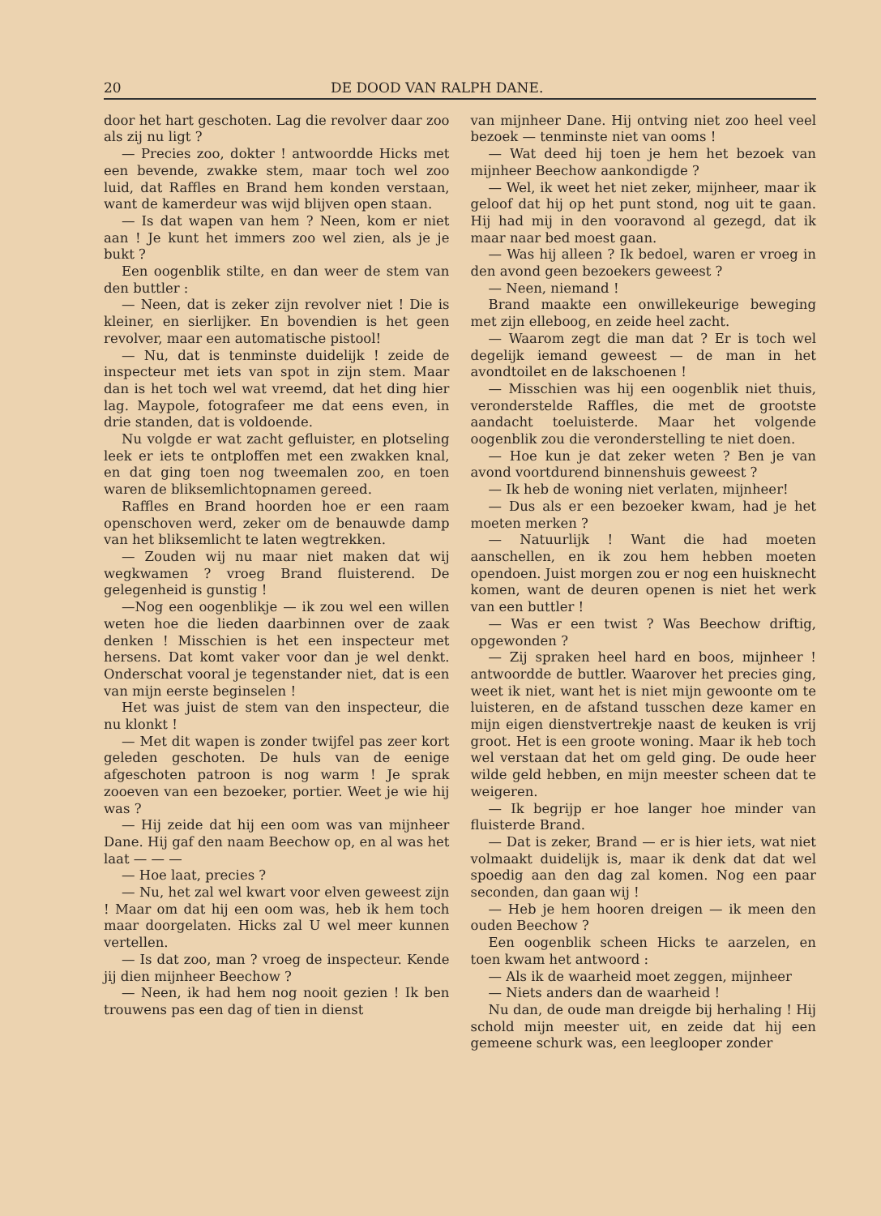20 DE DOOD VAN RALPH DANE.
door het hart geschoten. Lag die revolver daar zoo als zij nu ligt ?
— Precies zoo, dokter ! antwoordde Hicks met een bevende, zwakke stem, maar toch wel zoo luid, dat Raffles en Brand hem konden verstaan, want de kamerdeur was wijd blijven open staan.
— Is dat wapen van hem ? Neen, kom er niet aan ! Je kunt het immers zoo wel zien, als je je bukt ?
Een oogenblik stilte, en dan weer de stem van den buttler :
— Neen, dat is zeker zijn revolver niet ! Die is kleiner, en sierlijker. En bovendien is het geen revolver, maar een automatische pistool!
— Nu, dat is tenminste duidelijk ! zeide de inspecteur met iets van spot in zijn stem. Maar dan is het toch wel wat vreemd, dat het ding hier lag. Maypole, fotografeer me dat eens even, in drie standen, dat is voldoende.
Nu volgde er wat zacht gefluister, en plotseling leek er iets te ontploffen met een zwakken knal, en dat ging toen nog tweemalen zoo, en toen waren de bliksemlichtopnamen gereed.
Raffles en Brand hoorden hoe er een raam openschoven werd, zeker om de benauwde damp van het bliksemlicht te laten wegtrekken.
— Zouden wij nu maar niet maken dat wij wegkwamen ? vroeg Brand fluisterend. De gelegenheid is gunstig !
—Nog een oogenblikje — ik zou wel een willen weten hoe die lieden daarbinnen over de zaak denken ! Misschien is het een inspecteur met hersens. Dat komt vaker voor dan je wel denkt. Onderschat vooral je tegenstander niet, dat is een van mijn eerste beginselen !
Het was juist de stem van den inspecteur, die nu klonkt !
— Met dit wapen is zonder twijfel pas zeer kort geleden geschoten. De huls van de eenige afgeschoten patroon is nog warm ! Je sprak zooeven van een bezoeker, portier. Weet je wie hij was ?
— Hij zeide dat hij een oom was van mijnheer Dane. Hij gaf den naam Beechow op, en al was het laat — — —
— Hoe laat, precies ?
— Nu, het zal wel kwart voor elven geweest zijn ! Maar om dat hij een oom was, heb ik hem toch maar doorgelaten. Hicks zal U wel meer kunnen vertellen.
— Is dat zoo, man ? vroeg de inspecteur. Kende jij dien mijnheer Beechow ?
— Neen, ik had hem nog nooit gezien ! Ik ben trouwens pas een dag of tien in dienst
van mijnheer Dane. Hij ontving niet zoo heel veel bezoek — tenminste niet van ooms !
— Wat deed hij toen je hem het bezoek van mijnheer Beechow aankondigde ?
— Wel, ik weet het niet zeker, mijnheer, maar ik geloof dat hij op het punt stond, nog uit te gaan. Hij had mij in den vooravond al gezegd, dat ik maar naar bed moest gaan.
— Was hij alleen ? Ik bedoel, waren er vroeg in den avond geen bezoekers geweest ?
— Neen, niemand !
Brand maakte een onwillekeurige beweging met zijn elleboog, en zeide heel zacht.
— Waarom zegt die man dat ? Er is toch wel degelijk iemand geweest — de man in het avondtoilet en de lakschoenen !
— Misschien was hij een oogenblik niet thuis, veronderstelde Raffles, die met de grootste aandacht toeluisterde. Maar het volgende oogenblik zou die veronderstelling te niet doen.
— Hoe kun je dat zeker weten ? Ben je van avond voortdurend binnenshuis geweest ?
— Ik heb de woning niet verlaten, mijnheer!
— Dus als er een bezoeker kwam, had je het moeten merken ?
— Natuurlijk ! Want die had moeten aanschellen, en ik zou hem hebben moeten opendoen. Juist morgen zou er nog een huisknecht komen, want de deuren openen is niet het werk van een buttler !
— Was er een twist ? Was Beechow driftig, opgewonden ?
— Zij spraken heel hard en boos, mijnheer ! antwoordde de buttler. Waarover het precies ging, weet ik niet, want het is niet mijn gewoonte om te luisteren, en de afstand tusschen deze kamer en mijn eigen dienstvertrekje naast de keuken is vrij groot. Het is een groote woning. Maar ik heb toch wel verstaan dat het om geld ging. De oude heer wilde geld hebben, en mijn meester scheen dat te weigeren.
— Ik begrijp er hoe langer hoe minder van fluisterde Brand.
— Dat is zeker, Brand — er is hier iets, wat niet volmaakt duidelijk is, maar ik denk dat dat wel spoedig aan den dag zal komen. Nog een paar seconden, dan gaan wij !
— Heb je hem hooren dreigen — ik meen den ouden Beechow ?
Een oogenblik scheen Hicks te aarzelen, en toen kwam het antwoord :
— Als ik de waarheid moet zeggen, mijnheer
— Niets anders dan de waarheid !
Nu dan, de oude man dreigde bij herhaling ! Hij schold mijn meester uit, en zeide dat hij een gemeene schurk was, een leeglooper zonder